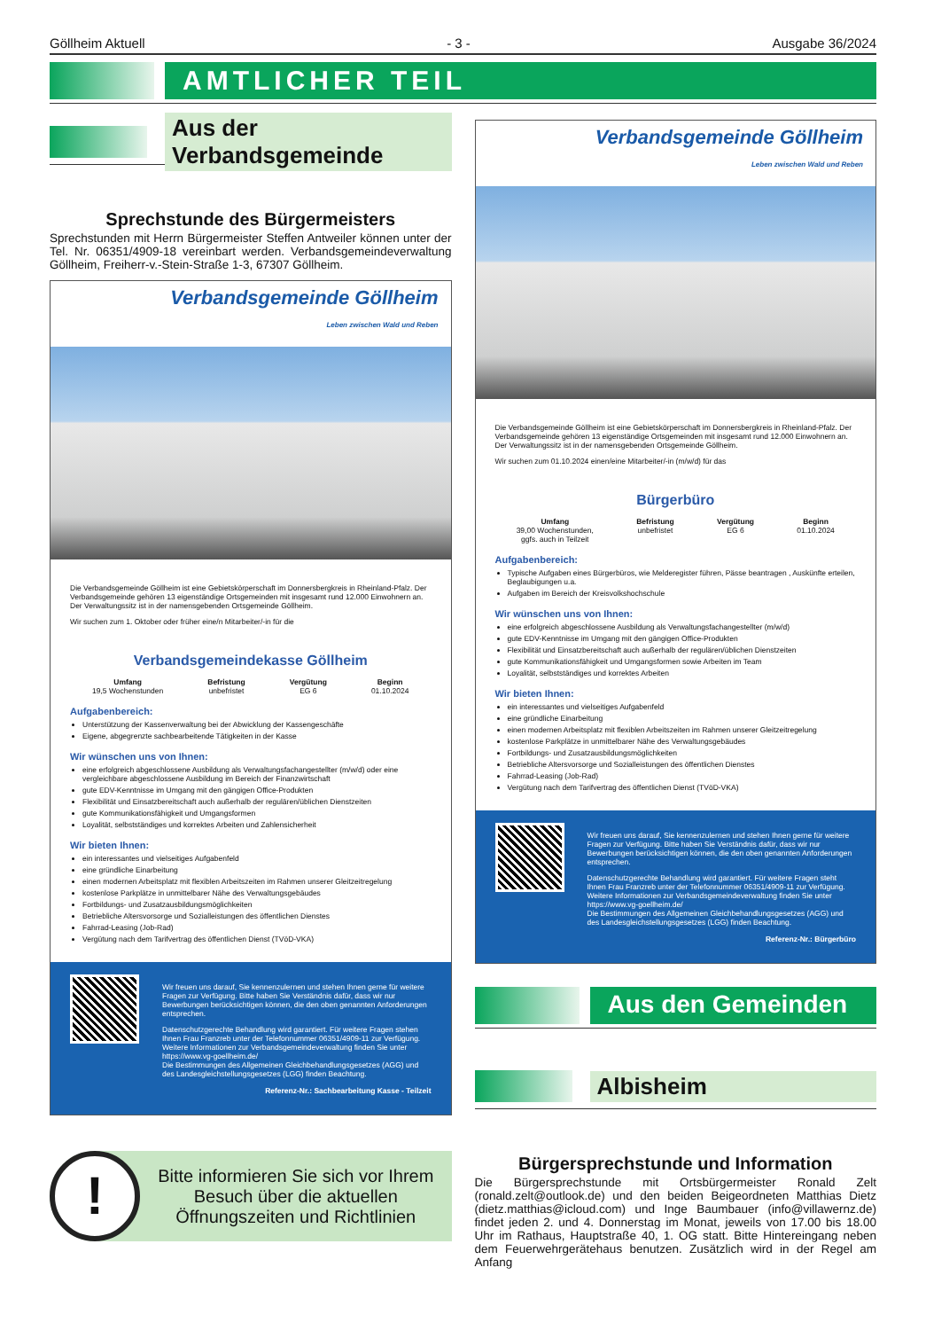Göllheim Aktuell - 3 - Ausgabe 36/2024
AMTLICHER TEIL
Aus der Verbandsgemeinde
Sprechstunde des Bürgermeisters
Sprechstunden mit Herrn Bürgermeister Steffen Antweiler können unter der Tel. Nr. 06351/4909-18 vereinbart werden. Verbandsgemeindeverwaltung Göllheim, Freiherr-v.-Stein-Straße 1-3, 67307 Göllheim.
Verbandsgemeinde Göllheim
Leben zwischen Wald und Reben
Die Verbandsgemeinde Göllheim ist eine Gebietskörperschaft im Donnersbergkreis in Rheinland-Pfalz. Der Verbandsgemeinde gehören 13 eigenständige Ortsgemeinden mit insgesamt rund 12.000 Einwohnern an. Der Verwaltungssitz ist in der namensgebenden Ortsgemeinde Göllheim.
Wir suchen zum 1. Oktober oder früher eine/n Mitarbeiter/-in für die
Verbandsgemeindekasse Göllheim
Umfang
19,5 Wochenstunden
Befristung
unbefristet
Vergütung
EG 6
Beginn
01.10.2024
Aufgabenbereich:
Unterstützung der Kassenverwaltung bei der Abwicklung der Kassengeschäfte
Eigene, abgegrenzte sachbearbeitende Tätigkeiten in der Kasse
Wir wünschen uns von Ihnen:
eine erfolgreich abgeschlossene Ausbildung als Verwaltungsfachangestellter (m/w/d) oder eine vergleichbare abgeschlossene Ausbildung im Bereich der Finanzwirtschaft
gute EDV-Kenntnisse im Umgang mit den gängigen Office-Produkten
Flexibilität und Einsatzbereitschaft auch außerhalb der regulären/üblichen Dienstzeiten
gute Kommunikationsfähigkeit und Umgangsformen
Loyalität, selbstständiges und korrektes Arbeiten und Zahlensicherheit
Wir bieten Ihnen:
ein interessantes und vielseitiges Aufgabenfeld
eine gründliche Einarbeitung
einen modernen Arbeitsplatz mit flexiblen Arbeitszeiten im Rahmen unserer Gleitzeitregelung
kostenlose Parkplätze in unmittelbarer Nähe des Verwaltungsgebäudes
Fortbildungs- und Zusatzausbildungsmöglichkeiten
Betriebliche Altersvorsorge und Sozialleistungen des öffentlichen Dienstes
Fahrrad-Leasing (Job-Rad)
Vergütung nach dem Tarifvertrag des öffentlichen Dienst (TVöD-VKA)
Wir freuen uns darauf, Sie kennenzulernen und stehen Ihnen gerne für weitere Fragen zur Verfügung. Bitte haben Sie Verständnis dafür, dass wir nur Bewerbungen berücksichtigen können, die den oben genannten Anforderungen entsprechen.
Datenschutzgerechte Behandlung wird garantiert. Für weitere Fragen stehen Ihnen Frau Franzreb unter der Telefonnummer 06351/4909-11 zur Verfügung. Weitere Informationen zur Verbandsgemeindeverwaltung finden Sie unter https://www.vg-goellheim.de/
Die Bestimmungen des Allgemeinen Gleichbehandlungsgesetzes (AGG) und des Landesgleichstellungsgesetzes (LGG) finden Beachtung.
Referenz-Nr.: Sachbearbeitung Kasse - Teilzeit
!
Bitte informieren Sie sich vor Ihrem Besuch über die aktuellen Öffnungszeiten und Richtlinien
Verbandsgemeinde Göllheim
Leben zwischen Wald und Reben
Die Verbandsgemeinde Göllheim ist eine Gebietskörperschaft im Donnersbergkreis in Rheinland-Pfalz. Der Verbandsgemeinde gehören 13 eigenständige Ortsgemeinden mit insgesamt rund 12.000 Einwohnern an. Der Verwaltungssitz ist in der namensgebenden Ortsgemeinde Göllheim.
Wir suchen zum 01.10.2024 einen/eine Mitarbeiter/-in (m/w/d) für das
Bürgerbüro
Umfang
39,00 Wochenstunden,
ggfs. auch in Teilzeit
Befristung
unbefristet
Vergütung
EG 6
Beginn
01.10.2024
Aufgabenbereich:
Typische Aufgaben eines Bürgerbüros, wie Melderegister führen, Pässe beantragen , Auskünfte erteilen, Beglaubigungen u.a.
Aufgaben im Bereich der Kreisvolkshochschule
Wir wünschen uns von Ihnen:
eine erfolgreich abgeschlossene Ausbildung als Verwaltungsfachangestellter (m/w/d)
gute EDV-Kenntnisse im Umgang mit den gängigen Office-Produkten
Flexibilität und Einsatzbereitschaft auch außerhalb der regulären/üblichen Dienstzeiten
gute Kommunikationsfähigkeit und Umgangsformen sowie Arbeiten im Team
Loyalität, selbstständiges und korrektes Arbeiten
Wir bieten Ihnen:
ein interessantes und vielseitiges Aufgabenfeld
eine gründliche Einarbeitung
einen modernen Arbeitsplatz mit flexiblen Arbeitszeiten im Rahmen unserer Gleitzeitregelung
kostenlose Parkplätze in unmittelbarer Nähe des Verwaltungsgebäudes
Fortbildungs- und Zusatzausbildungsmöglichkeiten
Betriebliche Altersvorsorge und Sozialleistungen des öffentlichen Dienstes
Fahrrad-Leasing (Job-Rad)
Vergütung nach dem Tarifvertrag des öffentlichen Dienst (TVöD-VKA)
Wir freuen uns darauf, Sie kennenzulernen und stehen Ihnen gerne für weitere Fragen zur Verfügung. Bitte haben Sie Verständnis dafür, dass wir nur Bewerbungen berücksichtigen können, die den oben genannten Anforderungen entsprechen.
Datenschutzgerechte Behandlung wird garantiert. Für weitere Fragen steht Ihnen Frau Franzreb unter der Telefonnummer 06351/4909-11 zur Verfügung. Weitere Informationen zur Verbandsgemeindeverwaltung finden Sie unter https://www.vg-goellheim.de/
Die Bestimmungen des Allgemeinen Gleichbehandlungsgesetzes (AGG) und des Landesgleichstellungsgesetzes (LGG) finden Beachtung.
Referenz-Nr.: Bürgerbüro
Aus den Gemeinden
Albisheim
Bürgersprechstunde und Information
Die Bürgersprechstunde mit Ortsbürgermeister Ronald Zelt (ronald.zelt@outlook.de) und den beiden Beigeordneten Matthias Dietz (dietz.matthias@icloud.com) und Inge Baumbauer (info@villawernz.de) findet jeden 2. und 4. Donnerstag im Monat, jeweils von 17.00 bis 18.00 Uhr im Rathaus, Hauptstraße 40, 1. OG statt. Bitte Hintereingang neben dem Feuerwehrgerätehaus benutzen. Zusätzlich wird in der Regel am Anfang